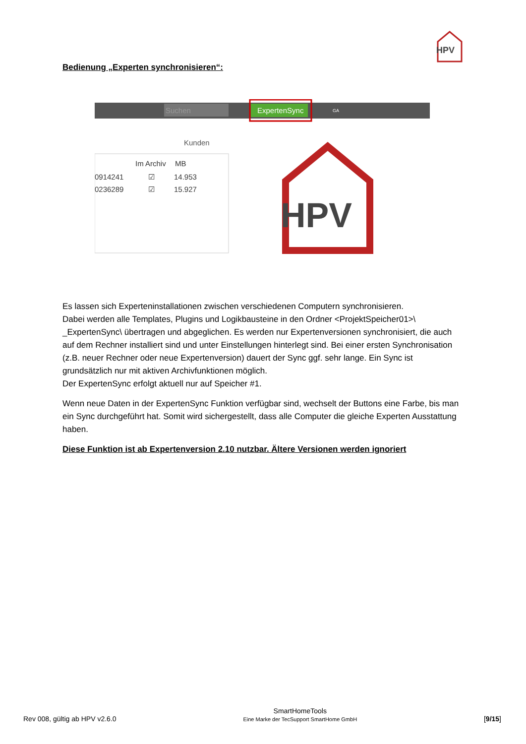HPV
Bedienung „Experten synchronisieren“:
Suchen
ExpertenSync
GA
Kunden
Im Archiv
MB
0914241
☑
14.953
0236289
☑
15.927
HPV
Es lassen sich Experteninstallationen zwischen verschiedenen Computern synchronisieren.
Dabei werden alle Templates, Plugins und Logikbausteine in den Ordner <ProjektSpeicher01>\ _ExpertenSync\ übertragen und abgeglichen. Es werden nur Expertenversionen synchronisiert, die auch auf dem Rechner installiert sind und unter Einstellungen hinterlegt sind. Bei einer ersten Synchronisation (z.B. neuer Rechner oder neue Expertenversion) dauert der Sync ggf. sehr lange. Ein Sync ist grundsätzlich nur mit aktiven Archivfunktionen möglich.
Der ExpertenSync erfolgt aktuell nur auf Speicher #1.
Wenn neue Daten in der ExpertenSync Funktion verfügbar sind, wechselt der Buttons eine Farbe, bis man ein Sync durchgeführt hat. Somit wird sichergestellt, dass alle Computer die gleiche Experten Ausstattung haben.
Diese Funktion ist ab Expertenversion 2.10 nutzbar. Ältere Versionen werden ignoriert
Rev 008, gültig ab HPV v2.6.0
SmartHomeTools
Eine Marke der TecSupport SmartHome GmbH
[9/15]